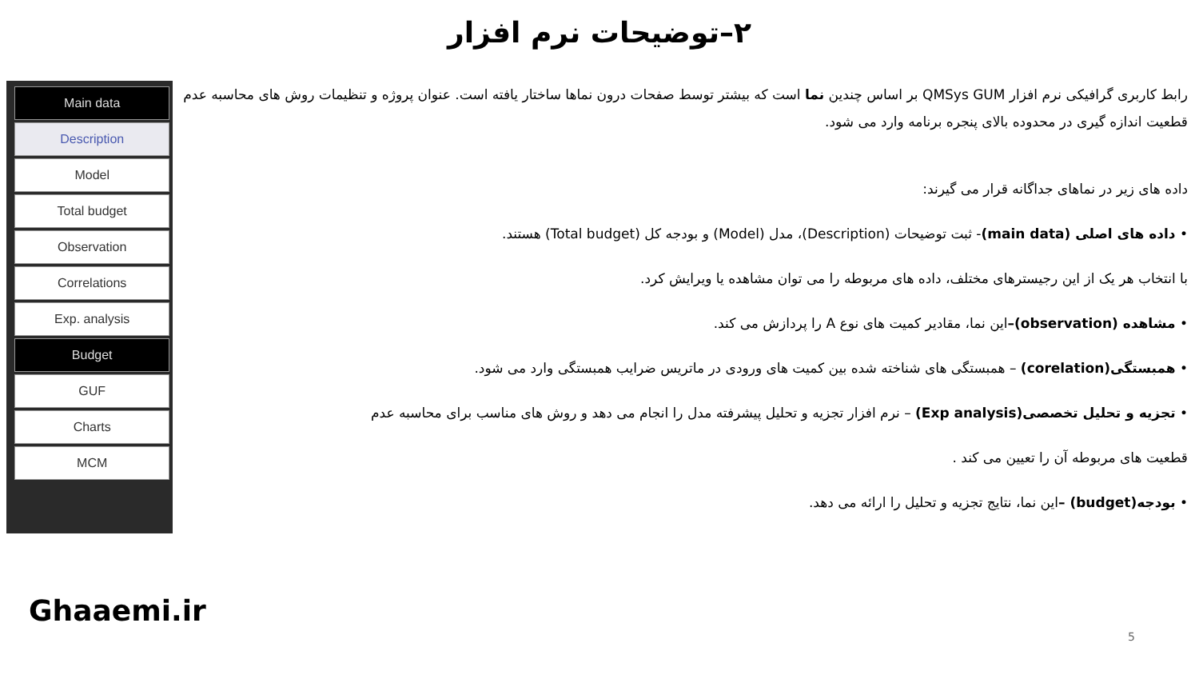۲–توضیحات نرم افزار
رابط کاربری گرافیکی نرم افزار QMSys GUM بر اساس چندین نما است که بیشتر توسط صفحات درون نماها ساختار یافته است. عنوان پروژه و تنظیمات روش های محاسبه عدم قطعیت اندازه گیری در محدوده بالای پنجره برنامه وارد می شود.
داده های زیر در نماهای جداگانه قرار می گیرند:
• داده های اصلی (main data)- ثبت توضیحات (Description)، مدل (Model) و بودجه کل (Total budget) هستند.
با انتخاب هر یک از این رجیسترهای مختلف، داده های مربوطه را می توان مشاهده یا ویرایش کرد.
• مشاهده (observation)–این نما، مقادیر کمیت های نوع A را پردازش می کند.
• همبستگی(corelation) – همبستگی های شناخته شده بین کمیت های ورودی در ماتریس ضرایب همبستگی وارد می شود.
• تجزیه و تحلیل تخصصی(Exp analysis) – نرم افزار تجزیه و تحلیل پیشرفته مدل را انجام می دهد و روش های مناسب برای محاسبه عدم
قطعیت های مربوطه آن را تعیین می کند .
• بودجه(budget) –این نما، نتایج تجزیه و تحلیل را ارائه می دهد.
Main data
Description
Model
Total budget
Observation
Correlations
Exp. analysis
Budget
GUF
Charts
MCM
Ghaaemi.ir
5